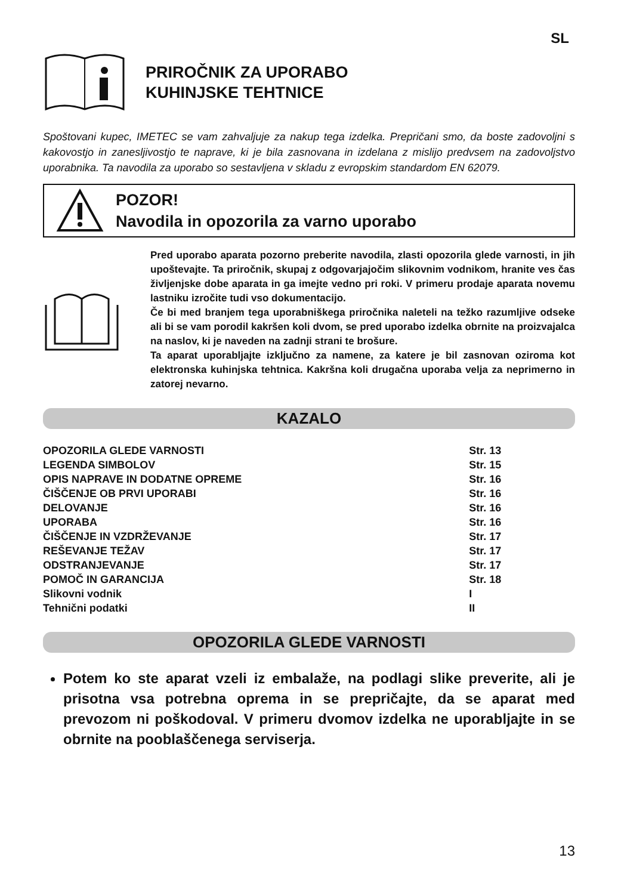SL
PRIROČNIK ZA UPORABO
KUHINJSKE TEHTNICE
Spoštovani kupec, IMETEC se vam zahvaljuje za nakup tega izdelka. Prepričani smo, da boste zadovoljni s kakovostjo in zanesljivostjo te naprave, ki je bila zasnovana in izdelana z mislijo predvsem na zadovoljstvo uporabnika. Ta navodila za uporabo so sestavljena v skladu z evropskim standardom EN 62079.
POZOR!
Navodila in opozorila za varno uporabo
Pred uporabo aparata pozorno preberite navodila, zlasti opozorila glede varnosti, in jih upoštevajte. Ta priročnik, skupaj z odgovarjajočim slikovnim vodnikom, hranite ves čas življenjske dobe aparata in ga imejte vedno pri roki. V primeru prodaje aparata novemu lastniku izročite tudi vso dokumentacijo.
Če bi med branjem tega uporabniškega priročnika naleteli na težko razumljive odseke ali bi se vam porodil kakršen koli dvom, se pred uporabo izdelka obrnite na proizvajalca na naslov, ki je naveden na zadnji strani te brošure.
Ta aparat uporabljajte izključno za namene, za katere je bil zasnovan oziroma kot elektronska kuhinjska tehtnica. Kakršna koli drugačna uporaba velja za neprimerno in zatorej nevarno.
KAZALO
| OPOZORILA GLEDE VARNOSTI | Str. 13 |
| LEGENDA SIMBOLOV | Str. 15 |
| OPIS NAPRAVE IN DODATNE OPREME | Str. 16 |
| ČIŠČENJE OB PRVI UPORABI | Str. 16 |
| DELOVANJE | Str. 16 |
| UPORABA | Str. 16 |
| ČIŠČENJE IN VZDRŽEVANJE | Str. 17 |
| REŠEVANJE TEŽAV | Str. 17 |
| ODSTRANJEVANJE | Str. 17 |
| POMOČ IN GARANCIJA | Str. 18 |
| Slikovni vodnik | I |
| Tehnični podatki | II |
OPOZORILA GLEDE VARNOSTI
Potem ko ste aparat vzeli iz embalaže, na podlagi slike preverite, ali je prisotna vsa potrebna oprema in se prepričajte, da se aparat med prevozom ni poškodoval. V primeru dvomov izdelka ne uporabljajte in se obrnite na pooblaščenega serviserja.
13